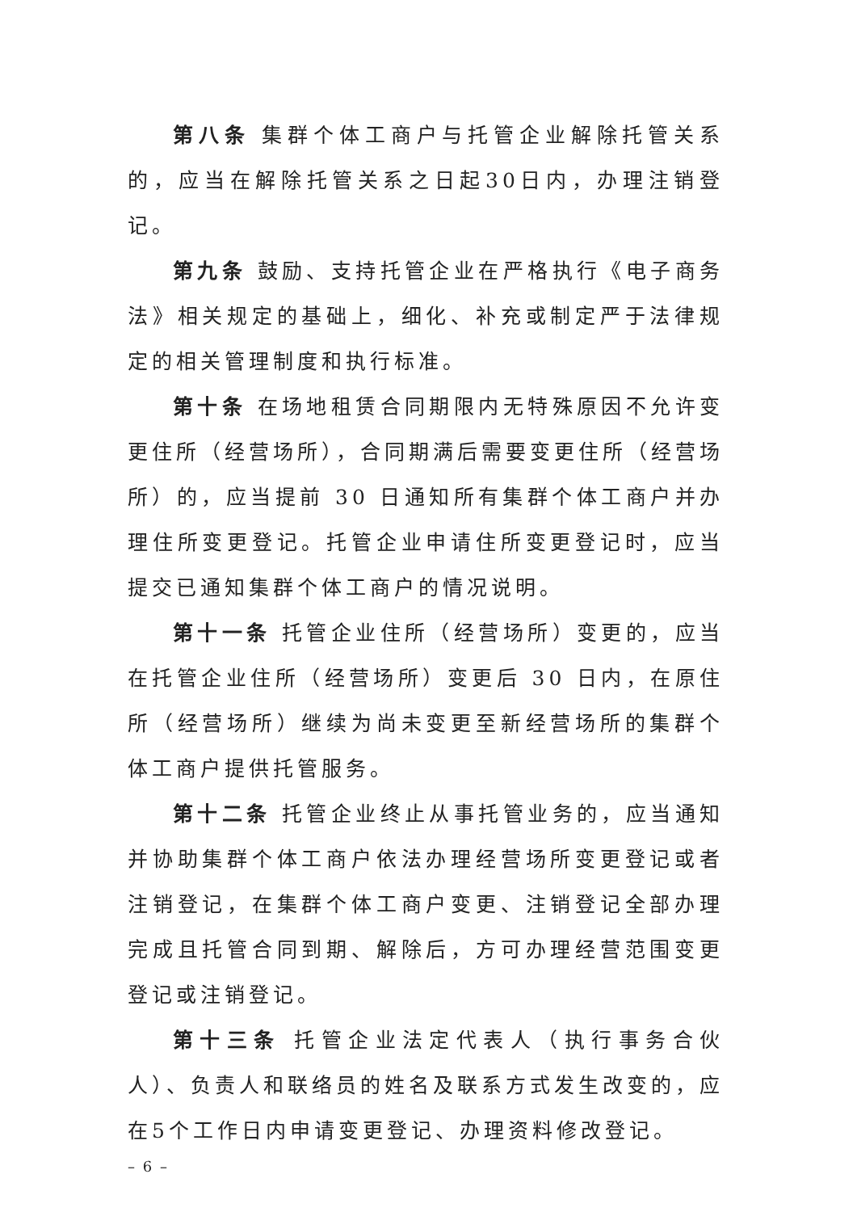第八条 集群个体工商户与托管企业解除托管关系的，应当在解除托管关系之日起30日内，办理注销登记。
第九条 鼓励、支持托管企业在严格执行《电子商务法》相关规定的基础上，细化、补充或制定严于法律规定的相关管理制度和执行标准。
第十条 在场地租赁合同期限内无特殊原因不允许变更住所（经营场所），合同期满后需要变更住所（经营场所）的，应当提前 30 日通知所有集群个体工商户并办理住所变更登记。托管企业申请住所变更登记时，应当提交已通知集群个体工商户的情况说明。
第十一条 托管企业住所（经营场所）变更的，应当在托管企业住所（经营场所）变更后 30 日内，在原住所（经营场所）继续为尚未变更至新经营场所的集群个体工商户提供托管服务。
第十二条 托管企业终止从事托管业务的，应当通知并协助集群个体工商户依法办理经营场所变更登记或者注销登记，在集群个体工商户变更、注销登记全部办理完成且托管合同到期、解除后，方可办理经营范围变更登记或注销登记。
第十三条 托管企业法定代表人（执行事务合伙人）、负责人和联络员的姓名及联系方式发生改变的，应在5个工作日内申请变更登记、办理资料修改登记。
– 6 –